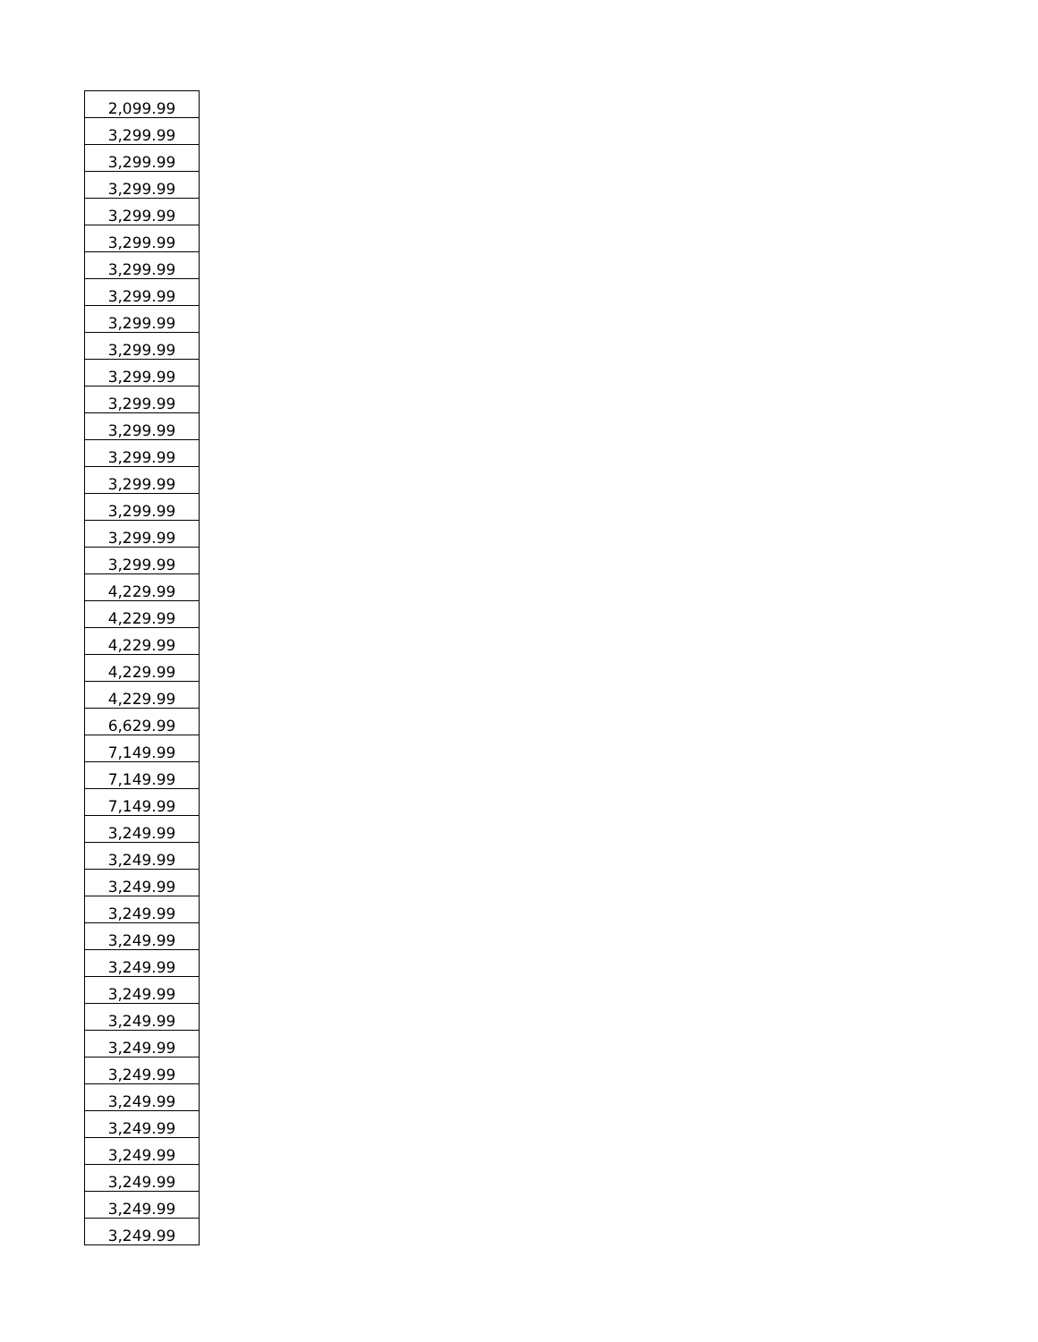| 2,099.99 |
| 3,299.99 |
| 3,299.99 |
| 3,299.99 |
| 3,299.99 |
| 3,299.99 |
| 3,299.99 |
| 3,299.99 |
| 3,299.99 |
| 3,299.99 |
| 3,299.99 |
| 3,299.99 |
| 3,299.99 |
| 3,299.99 |
| 3,299.99 |
| 3,299.99 |
| 3,299.99 |
| 3,299.99 |
| 4,229.99 |
| 4,229.99 |
| 4,229.99 |
| 4,229.99 |
| 4,229.99 |
| 6,629.99 |
| 7,149.99 |
| 7,149.99 |
| 7,149.99 |
| 3,249.99 |
| 3,249.99 |
| 3,249.99 |
| 3,249.99 |
| 3,249.99 |
| 3,249.99 |
| 3,249.99 |
| 3,249.99 |
| 3,249.99 |
| 3,249.99 |
| 3,249.99 |
| 3,249.99 |
| 3,249.99 |
| 3,249.99 |
| 3,249.99 |
| 3,249.99 |